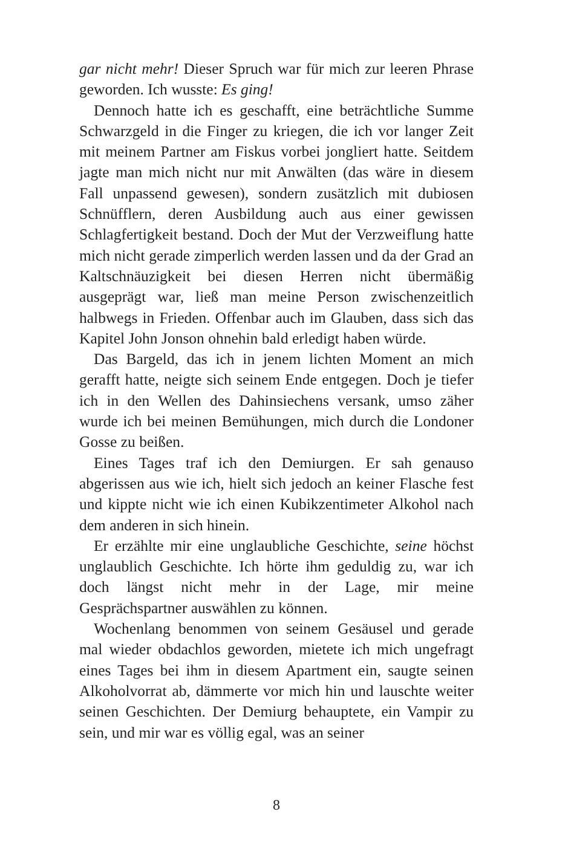gar nicht mehr! Dieser Spruch war für mich zur leeren Phrase geworden. Ich wusste: Es ging!
Dennoch hatte ich es geschafft, eine beträchtliche Summe Schwarzgeld in die Finger zu kriegen, die ich vor langer Zeit mit meinem Partner am Fiskus vorbei jongliert hatte. Seitdem jagte man mich nicht nur mit Anwälten (das wäre in diesem Fall unpassend gewesen), sondern zusätzlich mit dubiosen Schnüfflern, deren Ausbildung auch aus einer gewissen Schlagfertigkeit bestand. Doch der Mut der Verzweiflung hatte mich nicht gerade zimperlich werden lassen und da der Grad an Kaltschnäuzigkeit bei diesen Herren nicht übermäßig ausgeprägt war, ließ man meine Person zwischenzeitlich halbwegs in Frieden. Offenbar auch im Glauben, dass sich das Kapitel John Jonson ohnehin bald erledigt haben würde.
Das Bargeld, das ich in jenem lichten Moment an mich gerafft hatte, neigte sich seinem Ende entgegen. Doch je tiefer ich in den Wellen des Dahinsiechens versank, umso zäher wurde ich bei meinen Bemühungen, mich durch die Londoner Gosse zu beißen.
Eines Tages traf ich den Demiurgen. Er sah genauso abgerissen aus wie ich, hielt sich jedoch an keiner Flasche fest und kippte nicht wie ich einen Kubikzentimeter Alkohol nach dem anderen in sich hinein.
Er erzählte mir eine unglaubliche Geschichte, seine höchst unglaublich Geschichte. Ich hörte ihm geduldig zu, war ich doch längst nicht mehr in der Lage, mir meine Gesprächspartner auswählen zu können.
Wochenlang benommen von seinem Gesäusel und gerade mal wieder obdachlos geworden, mietete ich mich ungefragt eines Tages bei ihm in diesem Apartment ein, saugte seinen Alkoholvorrat ab, dämmerte vor mich hin und lauschte weiter seinen Geschichten. Der Demiurg behauptete, ein Vampir zu sein, und mir war es völlig egal, was an seiner
8